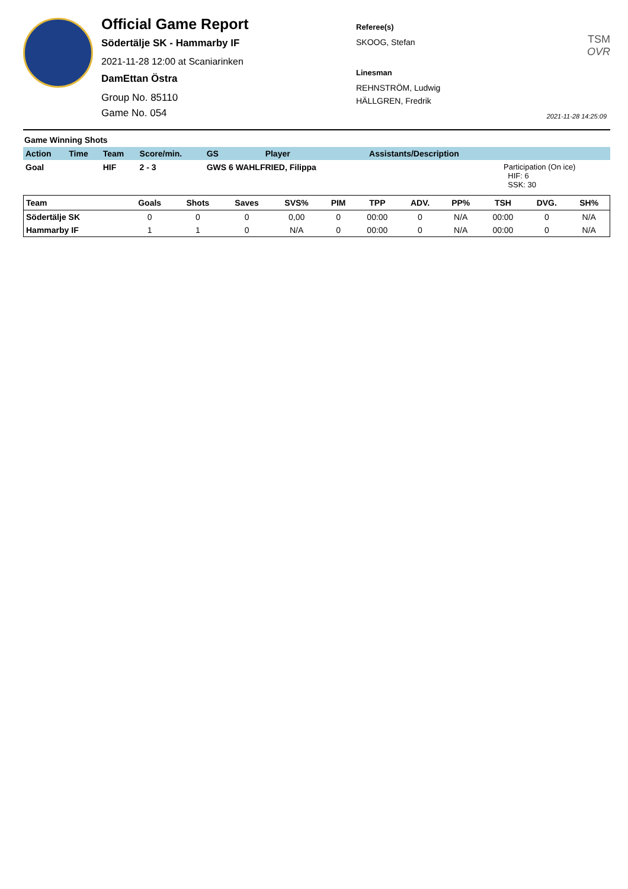Official Game Report
Södertälje SK - Hammarby IF
2021-11-28 12:00 at Scaniarinken
DamEttan Östra
Group No. 85110
Game No. 054
Referee(s)
SKOOG, Stefan
Linesman
REHNSTRÖM, Ludwig
HÄLLGREN, Fredrik
TSM OVR
2021-11-28 14:25:09
Game Winning Shots
| Action | Time | Team | Score/min. | GS | Player | Assistants/Description | |
| --- | --- | --- | --- | --- | --- | --- | --- |
| Goal | | HIF | 2 - 3 | GWS 6 WAHLFRIED, Filippa | | | Participation (On ice) HIF: 6 SSK: 30 |
| Team | Goals | Shots | Saves | SVS% | PIM | TPP | ADV. | PP% | TSH | DVG. | SH% |
| --- | --- | --- | --- | --- | --- | --- | --- | --- | --- | --- | --- |
| Södertälje SK | 0 | 0 | 0 | 0,00 | 0 | 00:00 | 0 | N/A | 00:00 | 0 | N/A |
| Hammarby IF | 1 | 1 | 0 | N/A | 0 | 00:00 | 0 | N/A | 00:00 | 0 | N/A |